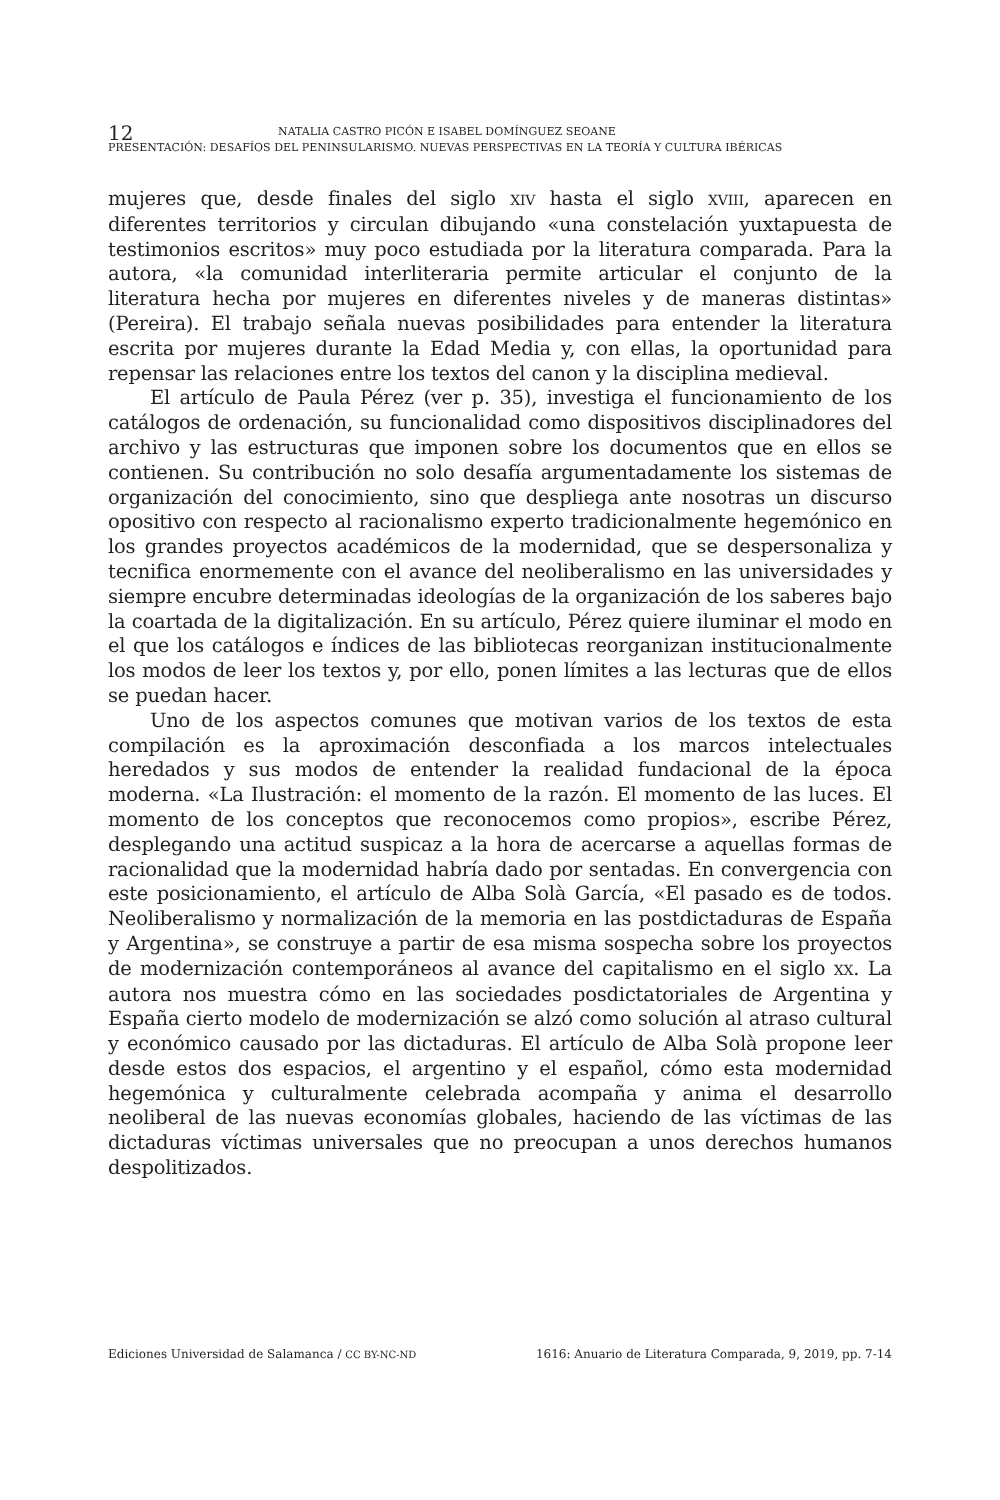12 NATALIA CASTRO PICÓN E ISABEL DOMÍNGUEZ SEOANE
PRESENTACIÓN: DESAFÍOS DEL PENINSULARISMO. NUEVAS PERSPECTIVAS EN LA TEORÍA Y CULTURA IBÉRICAS
mujeres que, desde finales del siglo XIV hasta el siglo XVIII, aparecen en diferentes territorios y circulan dibujando «una constelación yuxtapuesta de testimonios escritos» muy poco estudiada por la literatura comparada. Para la autora, «la comunidad interliteraria permite articular el conjunto de la literatura hecha por mujeres en diferentes niveles y de maneras distintas» (Pereira). El trabajo señala nuevas posibilidades para entender la literatura escrita por mujeres durante la Edad Media y, con ellas, la oportunidad para repensar las relaciones entre los textos del canon y la disciplina medieval.
El artículo de Paula Pérez (ver p. 35), investiga el funcionamiento de los catálogos de ordenación, su funcionalidad como dispositivos disciplinadores del archivo y las estructuras que imponen sobre los documentos que en ellos se contienen. Su contribución no solo desafía argumentadamente los sistemas de organización del conocimiento, sino que despliega ante nosotras un discurso opositivo con respecto al racionalismo experto tradicionalmente hegemónico en los grandes proyectos académicos de la modernidad, que se despersonaliza y tecnifica enormemente con el avance del neoliberalismo en las universidades y siempre encubre determinadas ideologías de la organización de los saberes bajo la coartada de la digitalización. En su artículo, Pérez quiere iluminar el modo en el que los catálogos e índices de las bibliotecas reorganizan institucionalmente los modos de leer los textos y, por ello, ponen límites a las lecturas que de ellos se puedan hacer.
Uno de los aspectos comunes que motivan varios de los textos de esta compilación es la aproximación desconfiada a los marcos intelectuales heredados y sus modos de entender la realidad fundacional de la época moderna. «La Ilustración: el momento de la razón. El momento de las luces. El momento de los conceptos que reconocemos como propios», escribe Pérez, desplegando una actitud suspicaz a la hora de acercarse a aquellas formas de racionalidad que la modernidad habría dado por sentadas. En convergencia con este posicionamiento, el artículo de Alba Solà García, «El pasado es de todos. Neoliberalismo y normalización de la memoria en las postdictaduras de España y Argentina», se construye a partir de esa misma sospecha sobre los proyectos de modernización contemporáneos al avance del capitalismo en el siglo XX. La autora nos muestra cómo en las sociedades posdictatoriales de Argentina y España cierto modelo de modernización se alzó como solución al atraso cultural y económico causado por las dictaduras. El artículo de Alba Solà propone leer desde estos dos espacios, el argentino y el español, cómo esta modernidad hegemónica y culturalmente celebrada acompaña y anima el desarrollo neoliberal de las nuevas economías globales, haciendo de las víctimas de las dictaduras víctimas universales que no preocupan a unos derechos humanos despolitizados.
Ediciones Universidad de Salamanca / CC BY-NC-ND 1616: Anuario de Literatura Comparada, 9, 2019, pp. 7-14